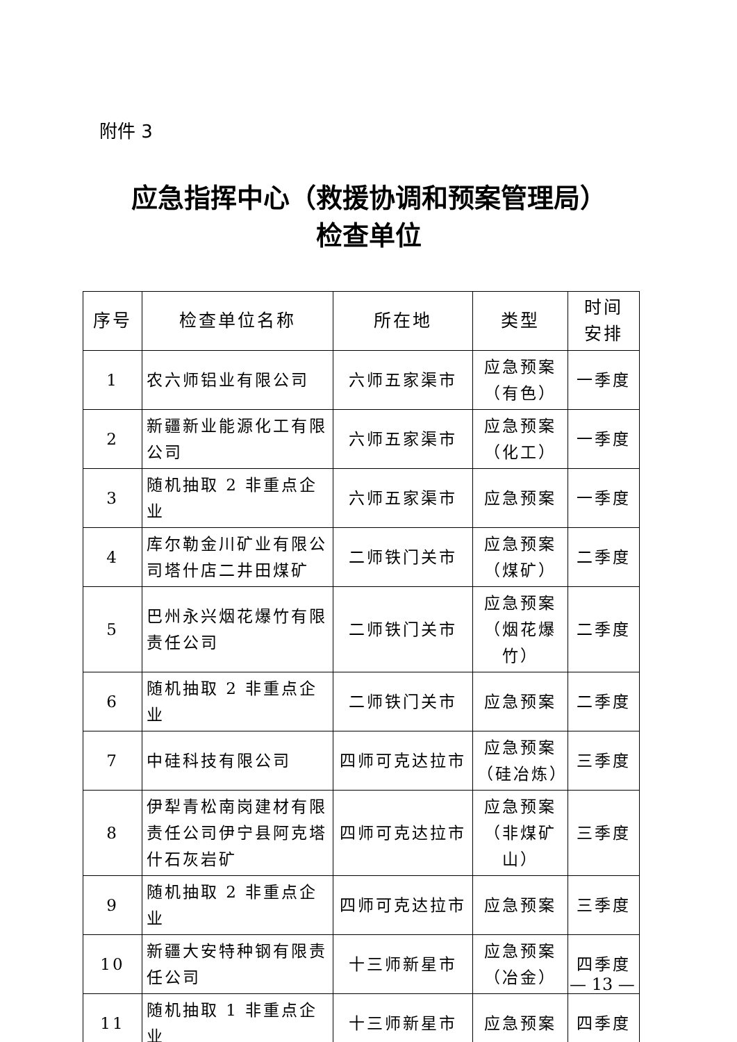附件 3
应急指挥中心（救援协调和预案管理局）
检查单位
| 序号 | 检查单位名称 | 所在地 | 类型 | 时间 安排 |
| --- | --- | --- | --- | --- |
| 1 | 农六师铝业有限公司 | 六师五家渠市 | 应急预案（有色） | 一季度 |
| 2 | 新疆新业能源化工有限公司 | 六师五家渠市 | 应急预案（化工） | 一季度 |
| 3 | 随机抽取 2 非重点企业 | 六师五家渠市 | 应急预案 | 一季度 |
| 4 | 库尔勒金川矿业有限公司塔什店二井田煤矿 | 二师铁门关市 | 应急预案（煤矿） | 二季度 |
| 5 | 巴州永兴烟花爆竹有限责任公司 | 二师铁门关市 | 应急预案（烟花爆竹） | 二季度 |
| 6 | 随机抽取 2 非重点企业 | 二师铁门关市 | 应急预案 | 二季度 |
| 7 | 中硅科技有限公司 | 四师可克达拉市 | 应急预案（硅冶炼） | 三季度 |
| 8 | 伊犁青松南岗建材有限责任公司伊宁县阿克塔什石灰岩矿 | 四师可克达拉市 | 应急预案（非煤矿山） | 三季度 |
| 9 | 随机抽取 2 非重点企业 | 四师可克达拉市 | 应急预案 | 三季度 |
| 10 | 新疆大安特种钢有限责任公司 | 十三师新星市 | 应急预案（冶金） | 四季度 |
| 11 | 随机抽取 1 非重点企业 | 十三师新星市 | 应急预案 | 四季度 |
— 13 —